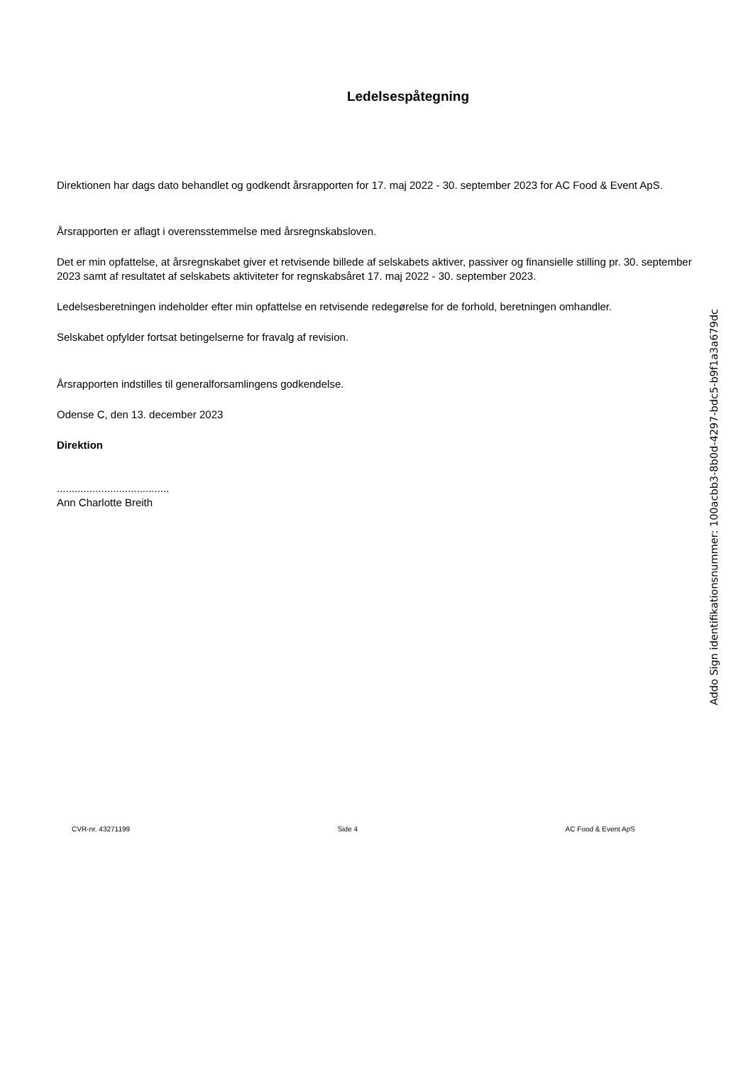Ledelsespåtegning
Direktionen har dags dato behandlet og godkendt årsrapporten for 17. maj 2022 - 30. september 2023 for AC Food & Event ApS.
Årsrapporten er aflagt i overensstemmelse med årsregnskabsloven.
Det er min opfattelse, at årsregnskabet giver et retvisende billede af selskabets aktiver, passiver og finansielle stilling pr. 30. september 2023 samt af resultatet af selskabets aktiviteter for regnskabsåret 17. maj 2022 - 30. september 2023.
Ledelsesberetningen indeholder efter min opfattelse en retvisende redegørelse for de forhold, beretningen omhandler.
Selskabet opfylder fortsat betingelserne for fravalg af revision.
Årsrapporten indstilles til generalforsamlingens godkendelse.
Odense C, den 13. december 2023
Direktion
......................................
Ann Charlotte Breith
CVR-nr. 43271199 Side 4 AC Food & Event ApS
Addo Sign identifikationsnummer: 100acbb3-8b0d-4297-bdc5-b9f1a3a679dc